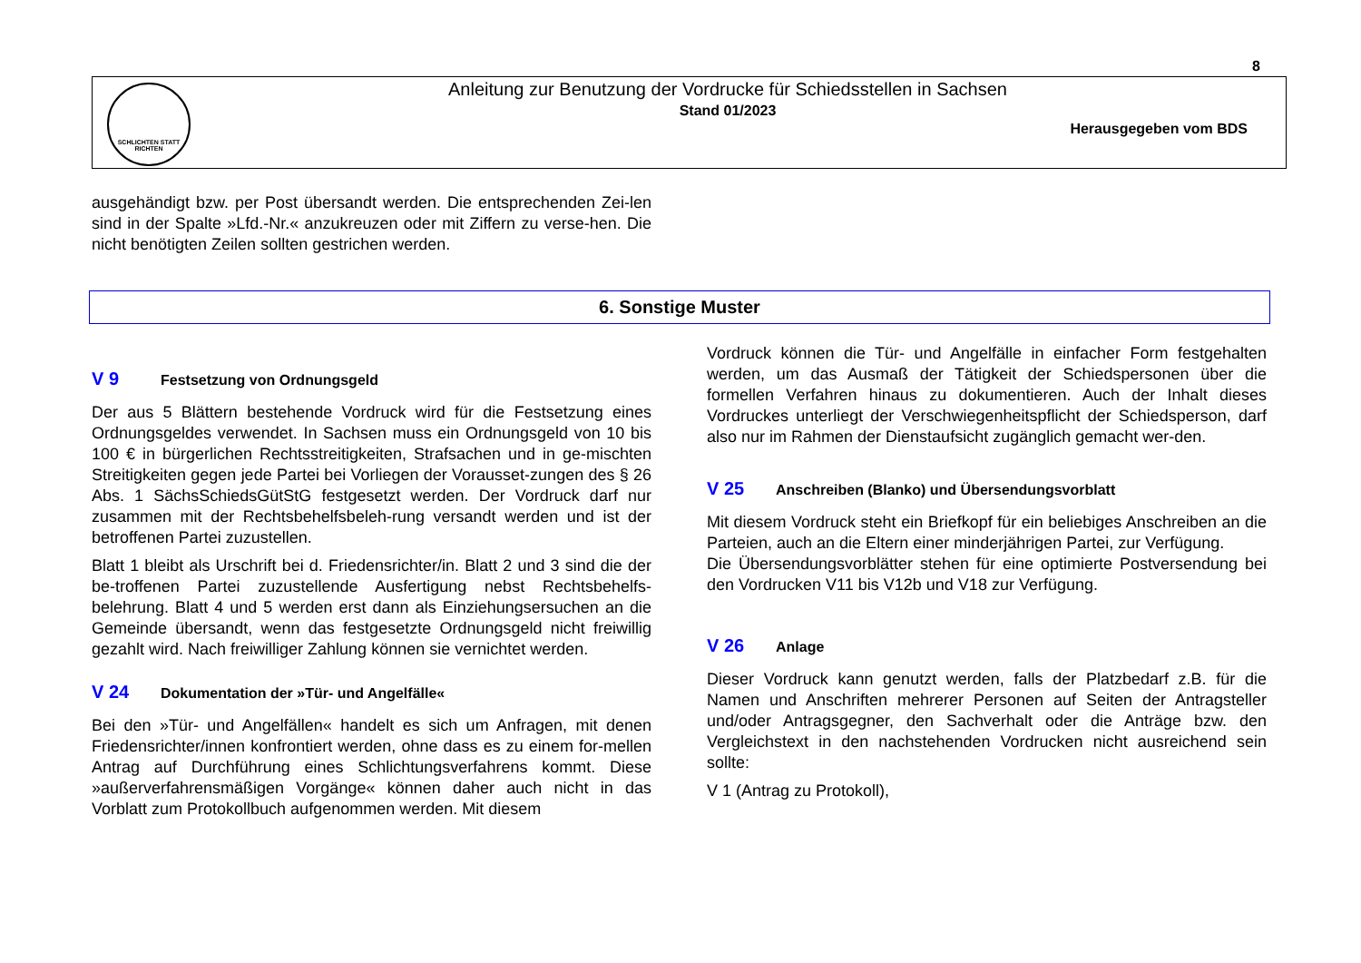8
SCHLICHTEN STATT RICHTEN
Anleitung zur Benutzung der Vordrucke für Schiedsstellen in Sachsen
Stand 01/2023
Herausgegeben vom BDS
ausgehändigt bzw. per Post übersandt werden. Die entsprechenden Zei-len sind in der Spalte »Lfd.-Nr.« anzukreuzen oder mit Ziffern zu verse-hen. Die nicht benötigten Zeilen sollten gestrichen werden.
6. Sonstige Muster
V 9 Festsetzung von Ordnungsgeld
Der aus 5 Blättern bestehende Vordruck wird für die Festsetzung eines Ordnungsgeldes verwendet. In Sachsen muss ein Ordnungsgeld von 10 bis 100 € in bürgerlichen Rechtsstreitigkeiten, Strafsachen und in ge-mischten Streitigkeiten gegen jede Partei bei Vorliegen der Vorausset-zungen des § 26 Abs. 1 SächsSchiedsGütStG festgesetzt werden. Der Vordruck darf nur zusammen mit der Rechtsbehelfsbeleh-rung versandt werden und ist der betroffenen Partei zuzustellen.
Blatt 1 bleibt als Urschrift bei d. Friedensrichter/in. Blatt 2 und 3 sind die der be-troffenen Partei zuzustellende Ausfertigung nebst Rechtsbehelfs-belehrung. Blatt 4 und 5 werden erst dann als Einziehungsersuchen an die Gemeinde übersandt, wenn das festgesetzte Ordnungsgeld nicht freiwillig gezahlt wird. Nach freiwilliger Zahlung können sie vernichtet werden.
V 24 Dokumentation der »Tür- und Angelfälle«
Bei den »Tür- und Angelfällen« handelt es sich um Anfragen, mit denen Friedensrichter/innen konfrontiert werden, ohne dass es zu einem for-mellen Antrag auf Durchführung eines Schlichtungsverfahrens kommt. Diese »außerverfahrensmäßigen Vorgänge« können daher auch nicht in das Vorblatt zum Protokollbuch aufgenommen werden. Mit diesem
Vordruck können die Tür- und Angelfälle in einfacher Form festgehalten werden, um das Ausmaß der Tätigkeit der Schiedspersonen über die formellen Verfahren hinaus zu dokumentieren. Auch der Inhalt dieses Vordruckes unterliegt der Verschwiegenheitspflicht der Schiedsperson, darf also nur im Rahmen der Dienstaufsicht zugänglich gemacht wer-den.
V 25 Anschreiben (Blanko) und Übersendungsvorblatt
Mit diesem Vordruck steht ein Briefkopf für ein beliebiges Anschreiben an die Parteien, auch an die Eltern einer minderjährigen Partei, zur Verfügung.
Die Übersendungsvorblätter stehen für eine optimierte Postversendung bei den Vordrucken V11 bis V12b und V18 zur Verfügung.
V 26 Anlage
Dieser Vordruck kann genutzt werden, falls der Platzbedarf z.B. für die Namen und Anschriften mehrerer Personen auf Seiten der Antragsteller und/oder Antragsgegner, den Sachverhalt oder die Anträge bzw. den Vergleichstext in den nachstehenden Vordrucken nicht ausreichend sein sollte:
V 1 (Antrag zu Protokoll),